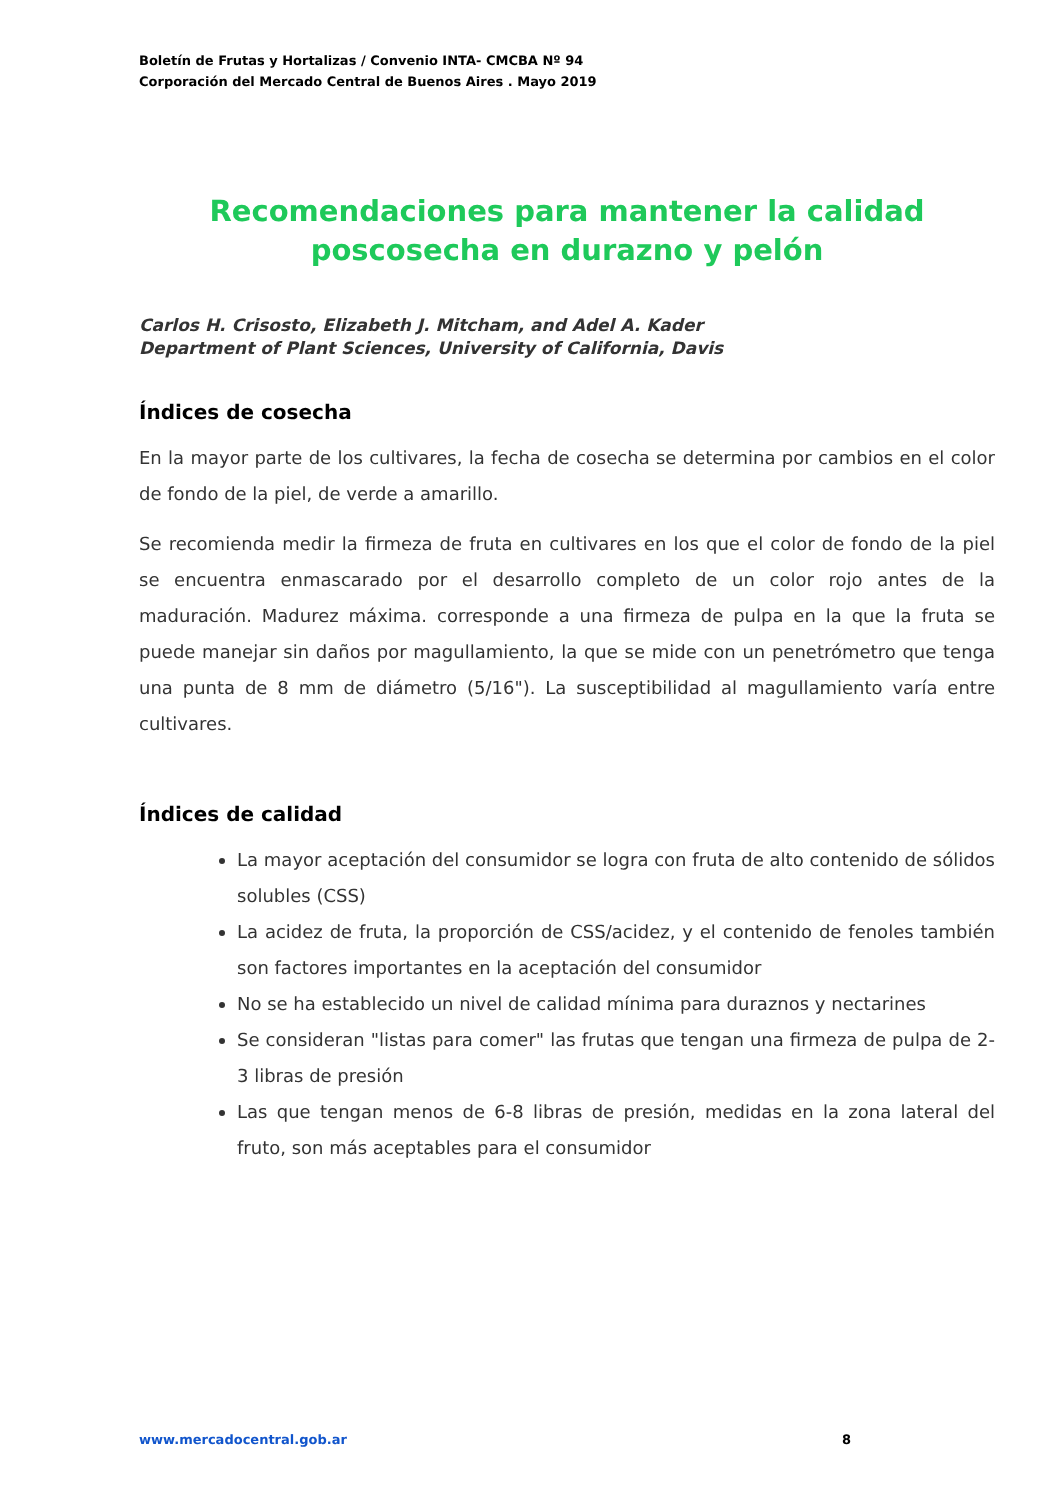Boletín de Frutas y Hortalizas / Convenio INTA- CMCBA Nº 94
Corporación del Mercado Central de Buenos Aires . Mayo 2019
Recomendaciones para mantener la calidad poscosecha en durazno y pelón
Carlos H. Crisosto, Elizabeth J. Mitcham, and Adel A. Kader
Department of Plant Sciences, University of California, Davis
Índices de cosecha
En la mayor parte de los cultivares, la fecha de cosecha se determina por cambios en el color de fondo de la piel, de verde a amarillo.
Se recomienda medir la firmeza de fruta en cultivares en los que el color de fondo de la piel se encuentra enmascarado por el desarrollo completo de un color rojo antes de la maduración. Madurez máxima. corresponde a una firmeza de pulpa en la que la fruta se puede manejar sin daños por magullamiento, la que se mide con un penetrómetro que tenga una punta de 8 mm de diámetro (5/16"). La susceptibilidad al magullamiento varía entre cultivares.
Índices de calidad
La mayor aceptación del consumidor se logra con fruta de alto contenido de sólidos solubles (CSS)
La acidez de fruta, la proporción de CSS/acidez, y el contenido de fenoles también son factores importantes en la aceptación del consumidor
No se ha establecido un nivel de calidad mínima para duraznos y nectarines
Se consideran "listas para comer" las frutas que tengan una firmeza de pulpa de 2-3 libras de presión
Las que tengan menos de 6-8 libras de presión, medidas en la zona lateral del fruto, son más aceptables para el consumidor
www.mercadocentral.gob.ar 8